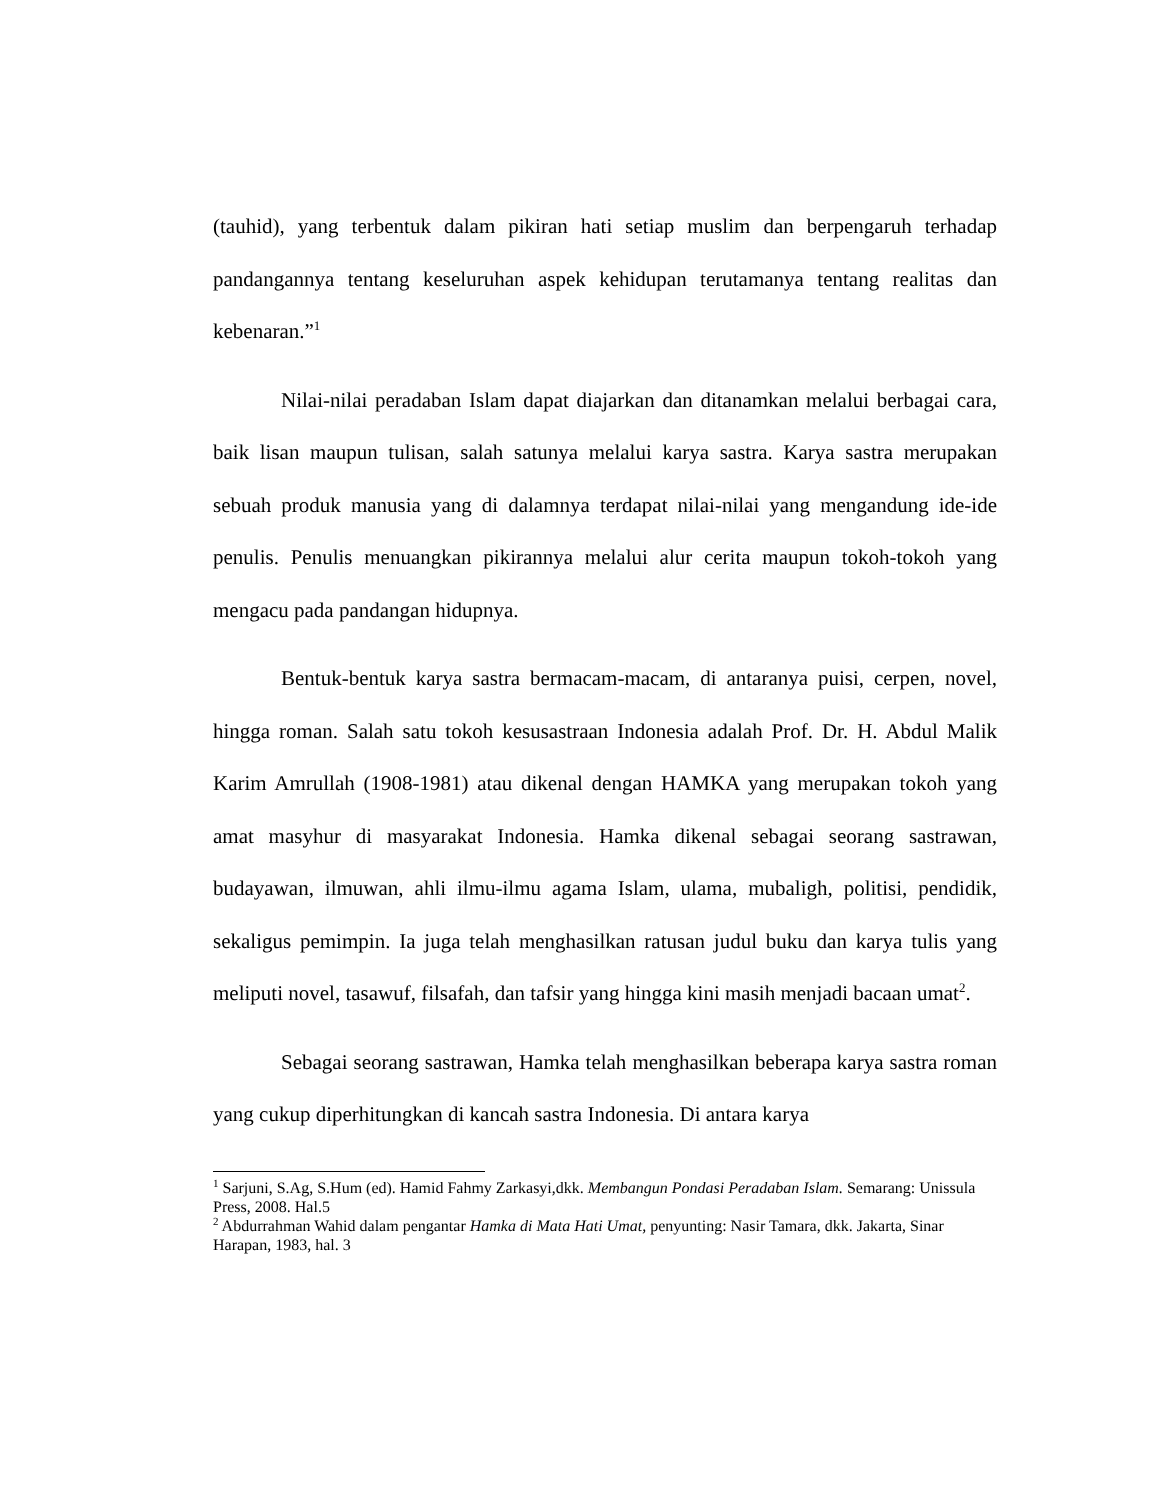(tauhid), yang terbentuk dalam pikiran hati setiap muslim dan berpengaruh terhadap pandangannya tentang keseluruhan aspek kehidupan terutamanya tentang realitas dan kebenaran.”<sup>1</sup>
Nilai-nilai peradaban Islam dapat diajarkan dan ditanamkan melalui berbagai cara, baik lisan maupun tulisan, salah satunya melalui karya sastra. Karya sastra merupakan sebuah produk manusia yang di dalamnya terdapat nilai-nilai yang mengandung ide-ide penulis. Penulis menuangkan pikirannya melalui alur cerita maupun tokoh-tokoh yang mengacu pada pandangan hidupnya.
Bentuk-bentuk karya sastra bermacam-macam, di antaranya puisi, cerpen, novel, hingga roman. Salah satu tokoh kesusastraan Indonesia adalah Prof. Dr. H. Abdul Malik Karim Amrullah (1908-1981) atau dikenal dengan HAMKA yang merupakan tokoh yang amat masyhur di masyarakat Indonesia. Hamka dikenal sebagai seorang sastrawan, budayawan, ilmuwan, ahli ilmu-ilmu agama Islam, ulama, mubaligh, politisi, pendidik, sekaligus pemimpin. Ia juga telah menghasilkan ratusan judul buku dan karya tulis yang meliputi novel, tasawuf, filsafah, dan tafsir yang hingga kini masih menjadi bacaan umat<sup>2</sup>.
Sebagai seorang sastrawan, Hamka telah menghasilkan beberapa karya sastra roman yang cukup diperhitungkan di kancah sastra Indonesia. Di antara karya
<sup>1</sup> Sarjuni, S.Ag, S.Hum (ed). Hamid Fahmy Zarkasyi,dkk. Membangun Pondasi Peradaban Islam. Semarang: Unissula Press, 2008. Hal.5
<sup>2</sup> Abdurrahman Wahid dalam pengantar Hamka di Mata Hati Umat, penyunting: Nasir Tamara, dkk. Jakarta, Sinar Harapan, 1983, hal. 3